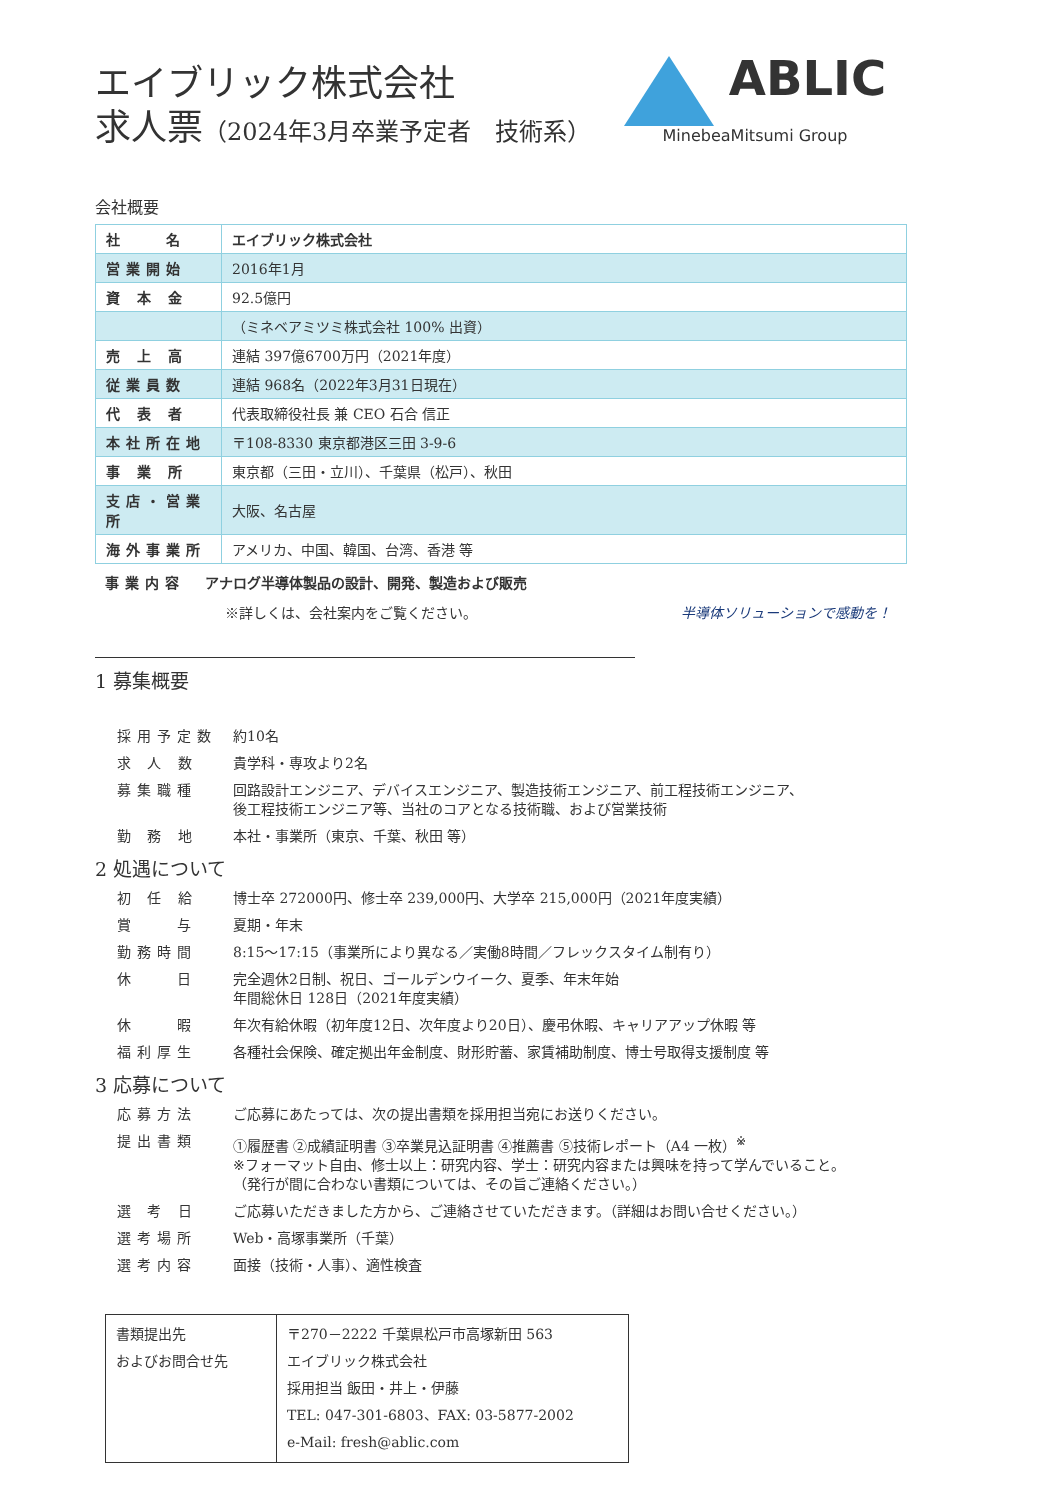エイブリック株式会社
求人票（2024年3月卒業予定者　技術系）
ABLIC
MinebeaMitsumi Group
会社概要
| 社 名 | エイブリック株式会社 |
| 営業開始 | 2016年1月 |
| 資 本 金 | 92.5億円 |
| | （ミネベアミツミ株式会社 100% 出資） |
| 売 上 高 | 連結 397億6700万円（2021年度） |
| 従業員数 | 連結 968名（2022年3月31日現在） |
| 代 表 者 | 代表取締役社長 兼 CEO 石合 信正 |
| 本社所在地 | 〒108-8330 東京都港区三田 3-9-6 |
| 事 業 所 | 東京都（三田・立川）、千葉県（松戸）、秋田 |
| 支店・営業所 | 大阪、名古屋 |
| 海外事業所 | アメリカ、中国、韓国、台湾、香港 等 |
事業内容 アナログ半導体製品の設計、開発、製造および販売
※詳しくは、会社案内をご覧ください。 半導体ソリューションで感動を！
1 募集概要
| 採用予定数 | 約10名 |
| 求 人 数 | 貴学科・専攻より2名 |
| 募集職種 | 回路設計エンジニア、デバイスエンジニア、製造技術エンジニア、前工程技術エンジニア、 後工程技術エンジニア等、当社のコアとなる技術職、および営業技術 |
| 勤 務 地 | 本社・事業所（東京、千葉、秋田 等） |
2 処遇について
| 初 任 給 | 博士卒 272000円、修士卒 239,000円、大学卒 215,000円（2021年度実績） |
| 賞 与 | 夏期・年末 |
| 勤務時間 | 8:15～17:15（事業所により異なる／実働8時間／フレックスタイム制有り） |
| 休 日 | 完全週休2日制、祝日、ゴールデンウイーク、夏季、年末年始 年間総休日 128日（2021年度実績） |
| 休 暇 | 年次有給休暇（初年度12日、次年度より20日）、慶弔休暇、キャリアアップ休暇 等 |
| 福利厚生 | 各種社会保険、確定拠出年金制度、財形貯蓄、家賃補助制度、博士号取得支援制度 等 |
3 応募について
| 応募方法 | ご応募にあたっては、次の提出書類を採用担当宛にお送りください。 |
| 提出書類 | ①履歴書 ②成績証明書 ③卒業見込証明書 ④推薦書 ⑤技術レポート（A4 一枚）<sup>※</sup> ※フォーマット自由、修士以上：研究内容、学士：研究内容または興味を持って学んでいること。 （発行が間に合わない書類については、その旨ご連絡ください。） |
| 選 考 日 | ご応募いただきました方から、ご連絡させていただきます。（詳細はお問い合せください。） |
| 選考場所 | Web・高塚事業所（千葉） |
| 選考内容 | 面接（技術・人事）、適性検査 |
| 書類提出先 およびお問合せ先 | 〒270－2222 千葉県松戸市高塚新田 563 エイブリック株式会社 採用担当 飯田・井上・伊藤 TEL: 047-301-6803、FAX: 03-5877-2002 e-Mail: fresh@ablic.com |